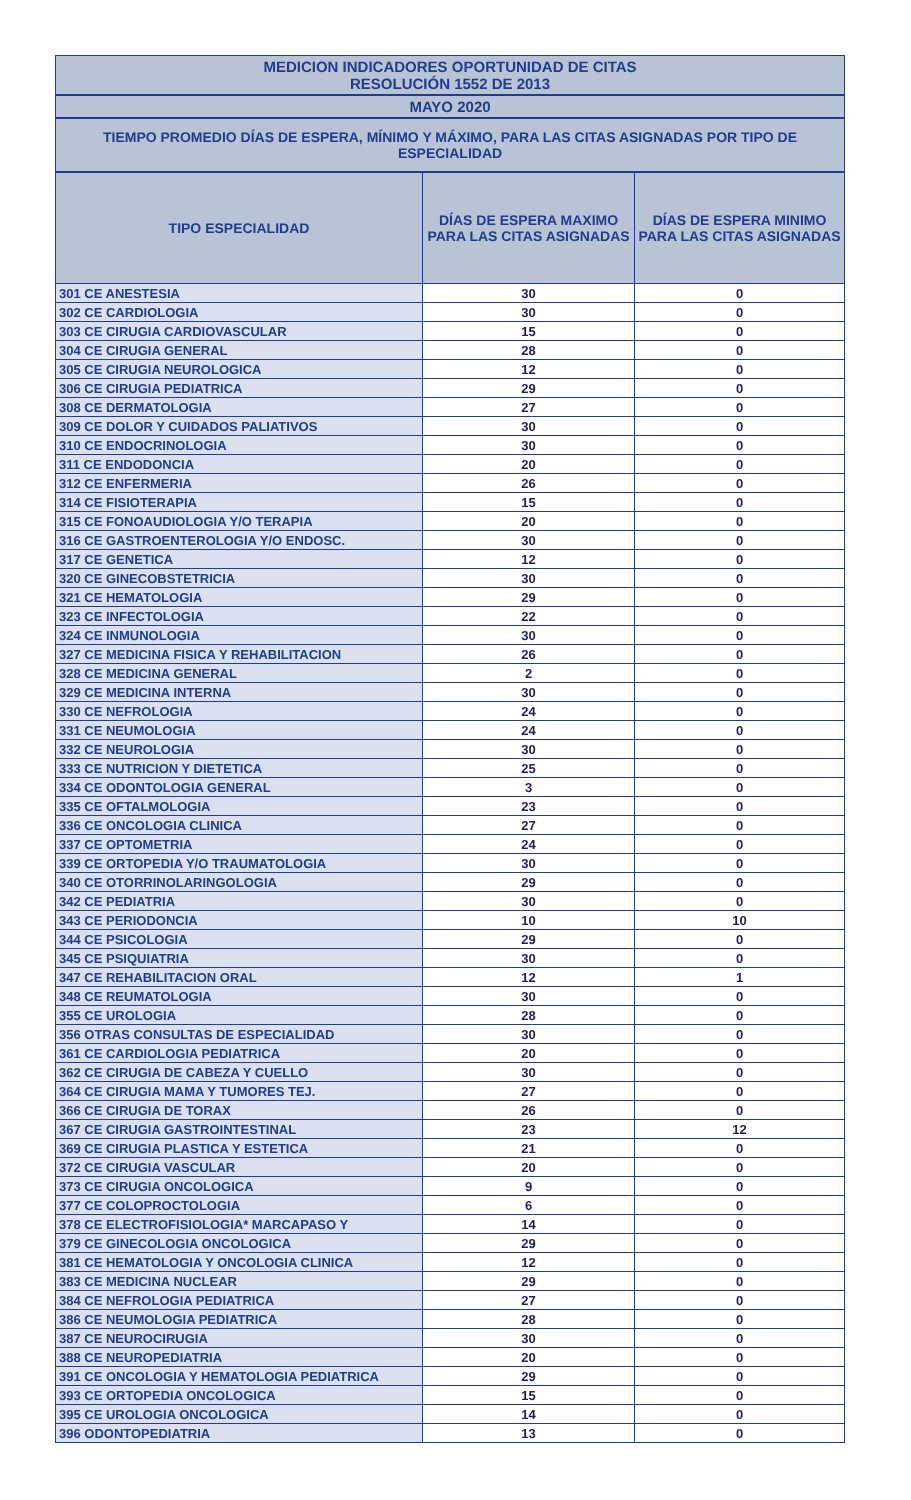MEDICION INDICADORES OPORTUNIDAD DE CITAS
RESOLUCIÓN 1552 DE 2013
MAYO 2020
TIEMPO PROMEDIO DÍAS DE ESPERA, MÍNIMO Y MÁXIMO, PARA LAS CITAS ASIGNADAS POR TIPO DE ESPECIALIDAD
| TIPO ESPECIALIDAD | DÍAS DE ESPERA MAXIMO PARA LAS CITAS ASIGNADAS | DÍAS DE ESPERA MINIMO PARA LAS CITAS ASIGNADAS |
| --- | --- | --- |
| 301 CE ANESTESIA | 30 | 0 |
| 302 CE CARDIOLOGIA | 30 | 0 |
| 303 CE CIRUGIA CARDIOVASCULAR | 15 | 0 |
| 304 CE CIRUGIA GENERAL | 28 | 0 |
| 305 CE CIRUGIA NEUROLOGICA | 12 | 0 |
| 306 CE CIRUGIA PEDIATRICA | 29 | 0 |
| 308 CE DERMATOLOGIA | 27 | 0 |
| 309 CE DOLOR Y CUIDADOS PALIATIVOS | 30 | 0 |
| 310 CE ENDOCRINOLOGIA | 30 | 0 |
| 311 CE ENDODONCIA | 20 | 0 |
| 312 CE ENFERMERIA | 26 | 0 |
| 314 CE FISIOTERAPIA | 15 | 0 |
| 315 CE FONOAUDIOLOGIA Y/O TERAPIA | 20 | 0 |
| 316 CE GASTROENTEROLOGIA Y/O ENDOSC. | 30 | 0 |
| 317 CE GENETICA | 12 | 0 |
| 320 CE GINECOBSTETRICIA | 30 | 0 |
| 321 CE HEMATOLOGIA | 29 | 0 |
| 323 CE INFECTOLOGIA | 22 | 0 |
| 324 CE INMUNOLOGIA | 30 | 0 |
| 327 CE MEDICINA FISICA Y REHABILITACION | 26 | 0 |
| 328 CE MEDICINA GENERAL | 2 | 0 |
| 329 CE MEDICINA INTERNA | 30 | 0 |
| 330 CE NEFROLOGIA | 24 | 0 |
| 331 CE NEUMOLOGIA | 24 | 0 |
| 332 CE NEUROLOGIA | 30 | 0 |
| 333 CE NUTRICION Y DIETETICA | 25 | 0 |
| 334 CE ODONTOLOGIA GENERAL | 3 | 0 |
| 335 CE OFTALMOLOGIA | 23 | 0 |
| 336 CE ONCOLOGIA CLINICA | 27 | 0 |
| 337 CE OPTOMETRIA | 24 | 0 |
| 339 CE ORTOPEDIA Y/O TRAUMATOLOGIA | 30 | 0 |
| 340 CE OTORRINOLARINGOLOGIA | 29 | 0 |
| 342 CE PEDIATRIA | 30 | 0 |
| 343 CE PERIODONCIA | 10 | 10 |
| 344 CE PSICOLOGIA | 29 | 0 |
| 345 CE PSIQUIATRIA | 30 | 0 |
| 347 CE REHABILITACION ORAL | 12 | 1 |
| 348 CE REUMATOLOGIA | 30 | 0 |
| 355 CE UROLOGIA | 28 | 0 |
| 356 OTRAS CONSULTAS DE ESPECIALIDAD | 30 | 0 |
| 361 CE CARDIOLOGIA PEDIATRICA | 20 | 0 |
| 362 CE CIRUGIA DE CABEZA Y CUELLO | 30 | 0 |
| 364 CE CIRUGIA MAMA Y TUMORES TEJ. | 27 | 0 |
| 366 CE CIRUGIA DE TORAX | 26 | 0 |
| 367 CE CIRUGIA GASTROINTESTINAL | 23 | 12 |
| 369 CE CIRUGIA PLASTICA Y ESTETICA | 21 | 0 |
| 372 CE CIRUGIA VASCULAR | 20 | 0 |
| 373 CE CIRUGIA ONCOLOGICA | 9 | 0 |
| 377 CE COLOPROCTOLOGIA | 6 | 0 |
| 378 CE ELECTROFISIOLOGIA* MARCAPASO Y | 14 | 0 |
| 379 CE GINECOLOGIA ONCOLOGICA | 29 | 0 |
| 381 CE HEMATOLOGIA Y ONCOLOGIA CLINICA | 12 | 0 |
| 383 CE MEDICINA NUCLEAR | 29 | 0 |
| 384 CE NEFROLOGIA PEDIATRICA | 27 | 0 |
| 386 CE NEUMOLOGIA PEDIATRICA | 28 | 0 |
| 387 CE NEUROCIRUGIA | 30 | 0 |
| 388 CE NEUROPEDIATRIA | 20 | 0 |
| 391 CE ONCOLOGIA Y HEMATOLOGIA PEDIATRICA | 29 | 0 |
| 393 CE ORTOPEDIA ONCOLOGICA | 15 | 0 |
| 395 CE UROLOGIA ONCOLOGICA | 14 | 0 |
| 396 ODONTOPEDIATRIA | 13 | 0 |